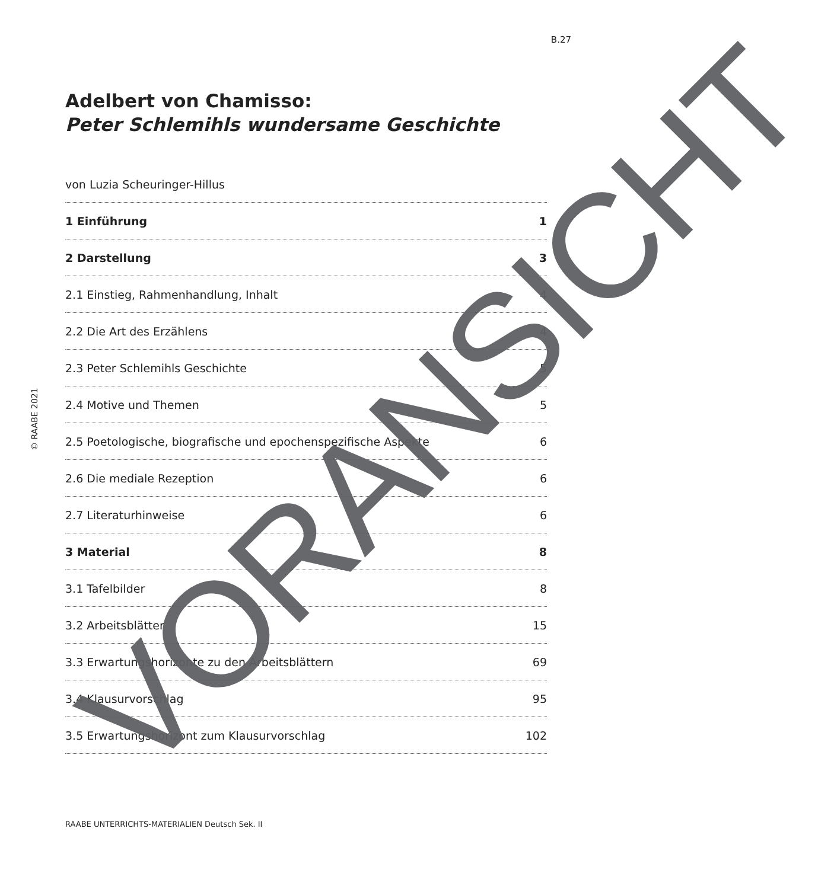B.27
© RAABE 2021
Adelbert von Chamisso:
Peter Schlemihls wundersame Geschichte
von Luzia Scheuringer-Hillus
1 Einführung 1
2 Darstellung 3
2.1 Einstieg, Rahmenhandlung, Inhalt 4
2.2 Die Art des Erzählens 4
2.3 Peter Schlemihls Geschichte 5
2.4 Motive und Themen 5
2.5 Poetologische, biografische und epochenspezifische Aspekte 6
2.6 Die mediale Rezeption 6
2.7 Literaturhinweise 6
3 Material 8
3.1 Tafelbilder 8
3.2 Arbeitsblätter 15
3.3 Erwartungshorizonte zu den Arbeitsblättern 69
3.4 Klausurvorschlag 95
3.5 Erwartungshorizont zum Klausurvorschlag 102
RAABE UNTERRICHTS-MATERIALIEN Deutsch Sek. II
VORANSICHT